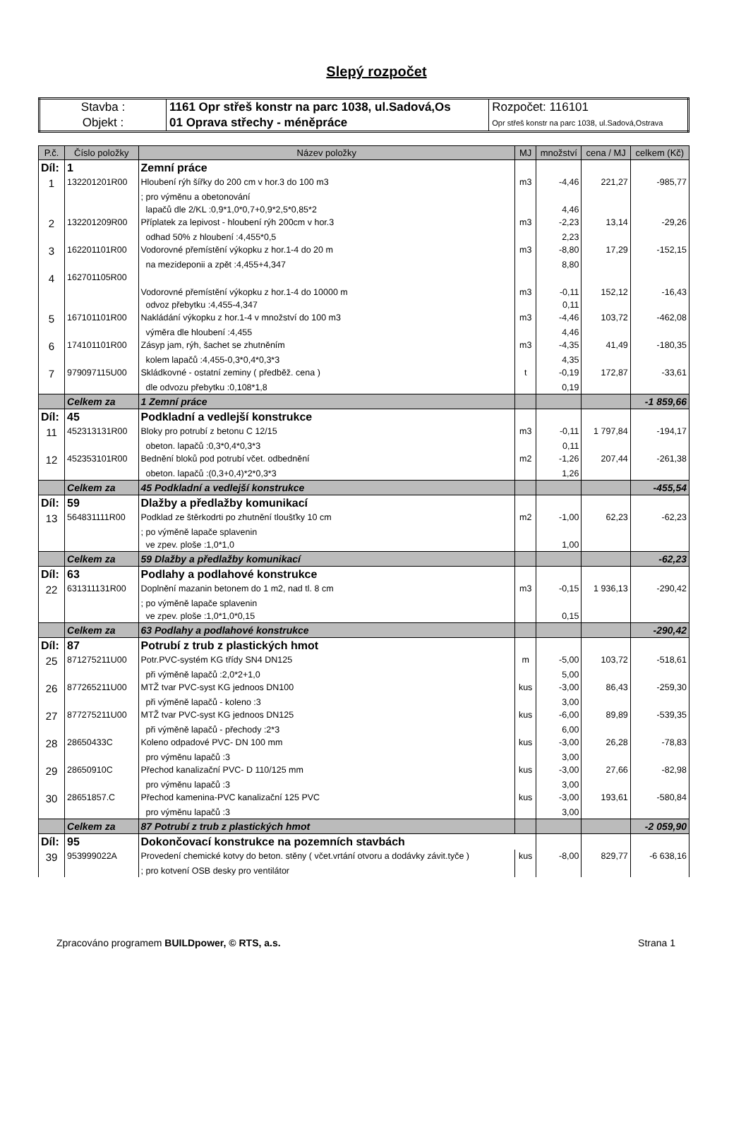Slepý rozpočet
| Stavba : | 1161 Opr střeš konstr na parc 1038, ul.Sadová,Os | Rozpočet: 116101 |
| Objekt : | 01 Oprava střechy - méněpráce | Opr střeš konstr na parc 1038, ul.Sadová,Ostrava |
| P.č. | Číslo položky | Název položky | MJ | množství | cena / MJ | celkem (Kč) |
| --- | --- | --- | --- | --- | --- | --- |
| Díl: | 1 | Zemní práce | | | | |
| 1 | 132201201R00 | Hloubení rýh šířky do 200 cm v hor.3 do 100 m3 | m3 | -4,46 | 221,27 | -985,77 |
| | | ; pro výměnu a obetonování | | | | |
| | | lapačů dle 2/KL :0,9*1,0*0,7+0,9*2,5*0,85*2 | | 4,46 | | |
| 2 | 132201209R00 | Příplatek za lepivost - hloubení rýh 200cm v hor.3 | m3 | -2,23 | 13,14 | -29,26 |
| | | odhad 50% z hloubení :4,455*0,5 | | 2,23 | | |
| 3 | 162201101R00 | Vodorovné přemístění výkopku z hor.1-4 do 20 m | m3 | -8,80 | 17,29 | -152,15 |
| | | na mezideponii a zpět :4,455+4,347 | | 8,80 | | |
| 4 | 162701105R00 | | | | | |
| | | Vodorovné přemístění výkopku z hor.1-4 do 10000 m | m3 | -0,11 | 152,12 | -16,43 |
| | | odvoz přebytku :4,455-4,347 | | 0,11 | | |
| 5 | 167101101R00 | Nakládání výkopku z hor.1-4 v množství do 100 m3 | m3 | -4,46 | 103,72 | -462,08 |
| | | výměra dle hloubení :4,455 | | 4,46 | | |
| 6 | 174101101R00 | Zásyp jam, rýh, šachet se zhutněním | m3 | -4,35 | 41,49 | -180,35 |
| | | kolem lapačů :4,455-0,3*0,4*0,3*3 | | 4,35 | | |
| 7 | 979097115U00 | Skládkovné - ostatní zeminy ( předběž. cena ) | t | -0,19 | 172,87 | -33,61 |
| | | dle odvozu přebytku :0,108*1,8 | | 0,19 | | |
| | Celkem za | 1 Zemní práce | | | | -1 859,66 |
| Díl: | 45 | Podkladní a vedlejší konstrukce | | | | |
| 11 | 452313131R00 | Bloky pro potrubí z betonu C 12/15 | m3 | -0,11 | 1 797,84 | -194,17 |
| | | obeton. lapačů :0,3*0,4*0,3*3 | | 0,11 | | |
| 12 | 452353101R00 | Bednění bloků pod potrubí včet. odbednění | m2 | -1,26 | 207,44 | -261,38 |
| | | obeton. lapačů :(0,3+0,4)*2*0,3*3 | | 1,26 | | |
| | Celkem za | 45 Podkladní a vedlejší konstrukce | | | | -455,54 |
| Díl: | 59 | Dlažby a předlažby komunikací | | | | |
| 13 | 564831111R00 | Podklad ze štěrkodrti po zhutnění tloušťky 10 cm | m2 | -1,00 | 62,23 | -62,23 |
| | | ; po výměně lapače splavenin | | | | |
| | | ve zpev. ploše :1,0*1,0 | | 1,00 | | |
| | Celkem za | 59 Dlažby a předlažby komunikací | | | | -62,23 |
| Díl: | 63 | Podlahy a podlahové konstrukce | | | | |
| 22 | 631311131R00 | Doplnění mazanin betonem do 1 m2, nad tl. 8 cm | m3 | -0,15 | 1 936,13 | -290,42 |
| | | ; po výměně lapače splavenin | | | | |
| | | ve zpev. ploše :1,0*1,0*0,15 | | 0,15 | | |
| | Celkem za | 63 Podlahy a podlahové konstrukce | | | | -290,42 |
| Díl: | 87 | Potrubí z trub z plastických hmot | | | | |
| 25 | 871275211U00 | Potr.PVC-systém KG třídy SN4 DN125 | m | -5,00 | 103,72 | -518,61 |
| | | při výměně lapačů :2,0*2+1,0 | | 5,00 | | |
| 26 | 877265211U00 | MTŽ tvar PVC-syst KG jednoos DN100 | kus | -3,00 | 86,43 | -259,30 |
| | | při výměně lapačů - koleno :3 | | 3,00 | | |
| 27 | 877275211U00 | MTŽ tvar PVC-syst KG jednoos DN125 | kus | -6,00 | 89,89 | -539,35 |
| | | při výměně lapačů - přechody :2*3 | | 6,00 | | |
| 28 | 28650433C | Koleno odpadové PVC- DN 100 mm | kus | -3,00 | 26,28 | -78,83 |
| | | pro výměnu lapačů :3 | | 3,00 | | |
| 29 | 28650910C | Přechod kanalizační PVC- D 110/125 mm | kus | -3,00 | 27,66 | -82,98 |
| | | pro výměnu lapačů :3 | | 3,00 | | |
| 30 | 28651857.C | Přechod kamenina-PVC kanalizační 125 PVC | kus | -3,00 | 193,61 | -580,84 |
| | | pro výměnu lapačů :3 | | 3,00 | | |
| | Celkem za | 87 Potrubí z trub z plastických hmot | | | | -2 059,90 |
| Díl: | 95 | Dokončovací konstrukce na pozemních stavbách | | | | |
| 39 | 953999022A | Provedení chemické kotvy do beton. stěny ( včet.vrtání otvoru a dodávky závit.tyče ) | kus | -8,00 | 829,77 | -6 638,16 |
| | | ; pro kotvení OSB desky pro ventilátor | | | | |
Zpracováno programem BUILDpower, © RTS, a.s. Strana 1